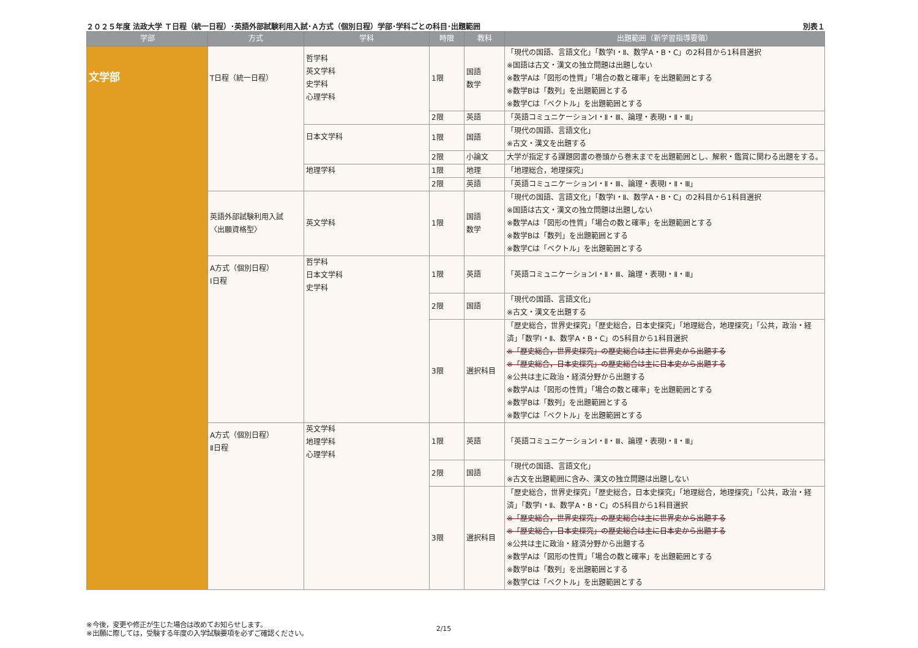２０２５年度 法政大学 Ｔ日程（統一日程）･英語外部試験利用入試･Ａ方式（個別日程）学部･学科ごとの科目･出題範囲 別表１
| 学部 | 方式 | 学科 | 時限 | 教科 | 出題範囲（新学習指導要領） |
| --- | --- | --- | --- | --- | --- |
| 文学部 | T日程（統一日程） | 哲学科 英文学科 史学科 心理学科 | 1限 | 国語 数学 | 「現代の国語、言語文化」「数学Ⅰ・Ⅱ、数学A・B・C」の2科目から1科目選択 ※国語は古文・漢文の独立問題は出題しない ※数学Aは「図形の性質」「場合の数と確率」を出題範囲とする ※数学Bは「数列」を出題範囲とする ※数学Cは「ベクトル」を出題範囲とする |
| | | | 2限 | 英語 | 「英語コミュニケーションⅠ・Ⅱ・Ⅲ、論理・表現Ⅰ・Ⅱ・Ⅲ」 |
| | | 日本文学科 | 1限 | 国語 | 「現代の国語、言語文化」 ※古文・漢文を出題する |
| | | | 2限 | 小論文 | 大学が指定する課題図書の巻頭から巻末までを出題範囲とし、解釈・鑑賞に関わる出題をする。 |
| | | 地理学科 | 1限 | 地理 | 「地理総合，地理探究」 |
| | | | 2限 | 英語 | 「英語コミュニケーションⅠ・Ⅱ・Ⅲ、論理・表現Ⅰ・Ⅱ・Ⅲ」 |
| | 英語外部試験利用入試 〈出願資格型〉 | 英文学科 | 1限 | 国語 数学 | 「現代の国語、言語文化」「数学Ⅰ・Ⅱ、数学A・B・C」の2科目から1科目選択 ※国語は古文・漢文の独立問題は出題しない ※数学Aは「図形の性質」「場合の数と確率」を出題範囲とする ※数学Bは「数列」を出題範囲とする ※数学Cは「ベクトル」を出題範囲とする |
| | A方式（個別日程） Ⅰ日程 | 哲学科 日本文学科 史学科 | 1限 | 英語 | 「英語コミュニケーションⅠ・Ⅱ・Ⅲ、論理・表現Ⅰ・Ⅱ・Ⅲ」 |
| | | | 2限 | 国語 | 「現代の国語、言語文化」 ※古文・漢文を出題する |
| | | | 3限 | 選択科目 | 「歴史総合，世界史探究」「歴史総合，日本史探究」「地理総合，地理探究」「公共，政治・経済」「数学Ⅰ・Ⅱ、数学A・B・C」の5科目から1科目選択 ※「歴史総合，世界史探究」の歴史総合は主に世界史から出題する ※「歴史総合，日本史探究」の歴史総合は主に日本史から出題する ※公共は主に政治・経済分野から出題する ※数学Aは「図形の性質」「場合の数と確率」を出題範囲とする ※数学Bは「数列」を出題範囲とする ※数学Cは「ベクトル」を出題範囲とする |
| | A方式（個別日程） Ⅱ日程 | 英文学科 地理学科 心理学科 | 1限 | 英語 | 「英語コミュニケーションⅠ・Ⅱ・Ⅲ、論理・表現Ⅰ・Ⅱ・Ⅲ」 |
| | | | 2限 | 国語 | 「現代の国語、言語文化」 ※古文を出題範囲に含み、漢文の独立問題は出題しない |
| | | | 3限 | 選択科目 | 「歴史総合，世界史探究」「歴史総合，日本史探究」「地理総合，地理探究」「公共，政治・経済」「数学Ⅰ・Ⅱ、数学A・B・C」の5科目から1科目選択 ※「歴史総合，世界史探究」の歴史総合は主に世界史から出題する ※「歴史総合，日本史探究」の歴史総合は主に日本史から出題する ※公共は主に政治・経済分野から出題する ※数学Aは「図形の性質」「場合の数と確率」を出題範囲とする ※数学Bは「数列」を出題範囲とする ※数学Cは「ベクトル」を出題範囲とする |
※今後，変更や修正が生じた場合は改めてお知らせします。
※出願に際しては，受験する年度の入学試験要項を必ずご確認ください。
2/15